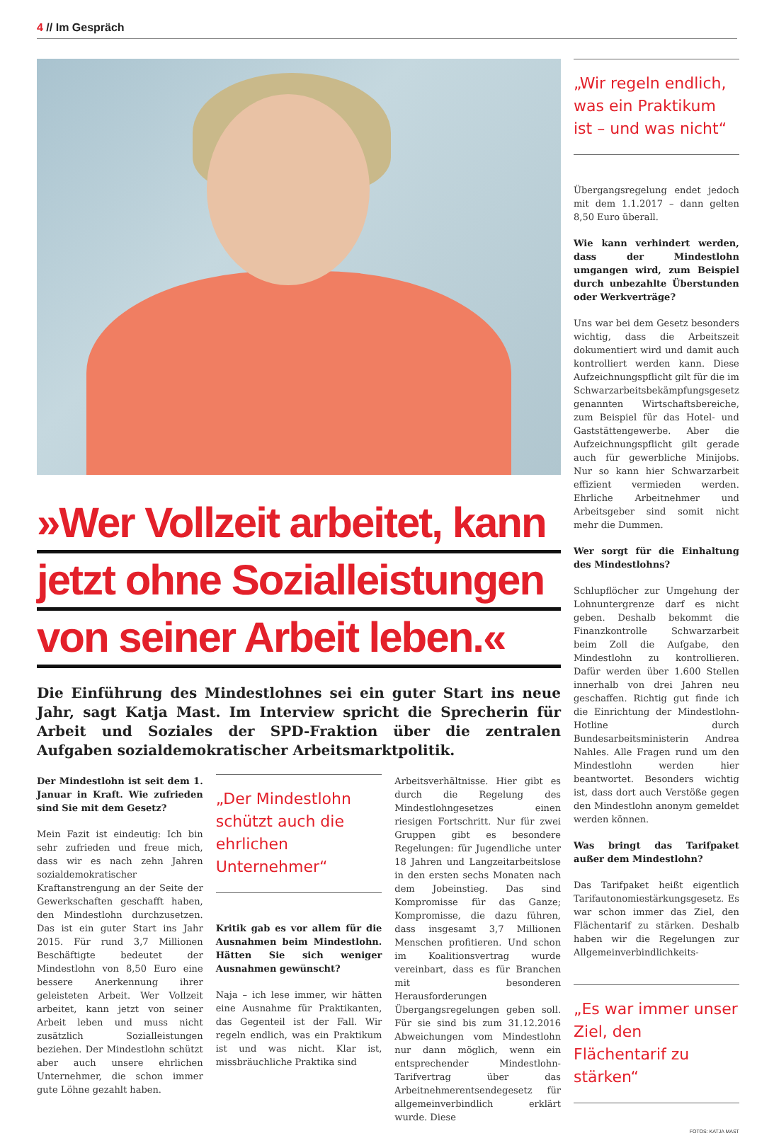4 // Im Gespräch
»Wer Vollzeit arbeitet, kann
jetzt ohne Sozialleistungen
von seiner Arbeit leben.«
Die Einführung des Mindestlohnes sei ein guter Start ins neue Jahr, sagt Katja Mast. Im Interview spricht die Sprecherin für Arbeit und Soziales der SPD-Fraktion über die zentralen Aufgaben sozialdemokratischer Arbeitsmarktpolitik.
Der Mindestlohn ist seit dem 1. Januar in Kraft. Wie zufrieden sind Sie mit dem Gesetz?
Mein Fazit ist eindeutig: Ich bin sehr zufrieden und freue mich, dass wir es nach zehn Jahren sozialdemokratischer Kraftanstrengung an der Seite der Gewerkschaften geschafft haben, den Mindestlohn durchzusetzen. Das ist ein guter Start ins Jahr 2015. Für rund 3,7 Millionen Beschäftigte bedeutet der Mindestlohn von 8,50 Euro eine bessere Anerkennung ihrer geleisteten Arbeit. Wer Vollzeit arbeitet, kann jetzt von seiner Arbeit leben und muss nicht zusätzlich Sozialleistungen beziehen. Der Mindestlohn schützt aber auch unsere ehrlichen Unternehmer, die schon immer gute Löhne gezahlt haben.
„Der Mindestlohn schützt auch die ehrlichen Unternehmer“
Kritik gab es vor allem für die Ausnahmen beim Mindestlohn. Hätten Sie sich weniger Ausnahmen gewünscht?
Naja – ich lese immer, wir hätten eine Ausnahme für Praktikanten, das Gegenteil ist der Fall. Wir regeln endlich, was ein Praktikum ist und was nicht. Klar ist, missbräuchliche Praktika sind
Arbeitsverhältnisse. Hier gibt es durch die Regelung des Mindestlohngesetzes einen riesigen Fortschritt. Nur für zwei Gruppen gibt es besondere Regelungen: für Jugendliche unter 18 Jahren und Langzeitarbeitslose in den ersten sechs Monaten nach dem Jobeinstieg. Das sind Kompromisse für das Ganze; Kompromisse, die dazu führen, dass insgesamt 3,7 Millionen Menschen profitieren. Und schon im Koalitionsvertrag wurde vereinbart, dass es für Branchen mit besonderen Herausforderungen Übergangsregelungen geben soll. Für sie sind bis zum 31.12.2016 Abweichungen vom Mindestlohn nur dann möglich, wenn ein entsprechender Mindestlohn-Tarifvertrag über das Arbeitnehmerentsendegesetz für allgemeinverbindlich erklärt wurde. Diese
„Wir regeln endlich, was ein Praktikum ist – und was nicht“
Übergangsregelung endet jedoch mit dem 1.1.2017 – dann gelten 8,50 Euro überall.
Wie kann verhindert werden, dass der Mindestlohn umgangen wird, zum Beispiel durch unbezahlte Überstunden oder Werkverträge?
Uns war bei dem Gesetz besonders wichtig, dass die Arbeitszeit dokumentiert wird und damit auch kontrolliert werden kann. Diese Aufzeichnungspflicht gilt für die im Schwarzarbeitsbekämpfungsgesetz genannten Wirtschaftsbereiche, zum Beispiel für das Hotel- und Gaststättengewerbe. Aber die Aufzeichnungspflicht gilt gerade auch für gewerbliche Minijobs. Nur so kann hier Schwarzarbeit effizient vermieden werden. Ehrliche Arbeitnehmer und Arbeitsgeber sind somit nicht mehr die Dummen.
Wer sorgt für die Einhaltung des Mindestlohns?
Schlupflöcher zur Umgehung der Lohnuntergrenze darf es nicht geben. Deshalb bekommt die Finanzkontrolle Schwarzarbeit beim Zoll die Aufgabe, den Mindestlohn zu kontrollieren. Dafür werden über 1.600 Stellen innerhalb von drei Jahren neu geschaffen. Richtig gut finde ich die Einrichtung der Mindestlohn-Hotline durch Bundesarbeitsministerin Andrea Nahles. Alle Fragen rund um den Mindestlohn werden hier beantwortet. Besonders wichtig ist, dass dort auch Verstöße gegen den Mindestlohn anonym gemeldet werden können.
Was bringt das Tarifpaket außer dem Mindestlohn?
Das Tarifpaket heißt eigentlich Tarifautonomiestärkungsgesetz. Es war schon immer das Ziel, den Flächentarif zu stärken. Deshalb haben wir die Regelungen zur Allgemeinverbindlichkeits-
„Es war immer unser Ziel, den Flächentarif zu stärken“
FOTOS: KATJA MAST